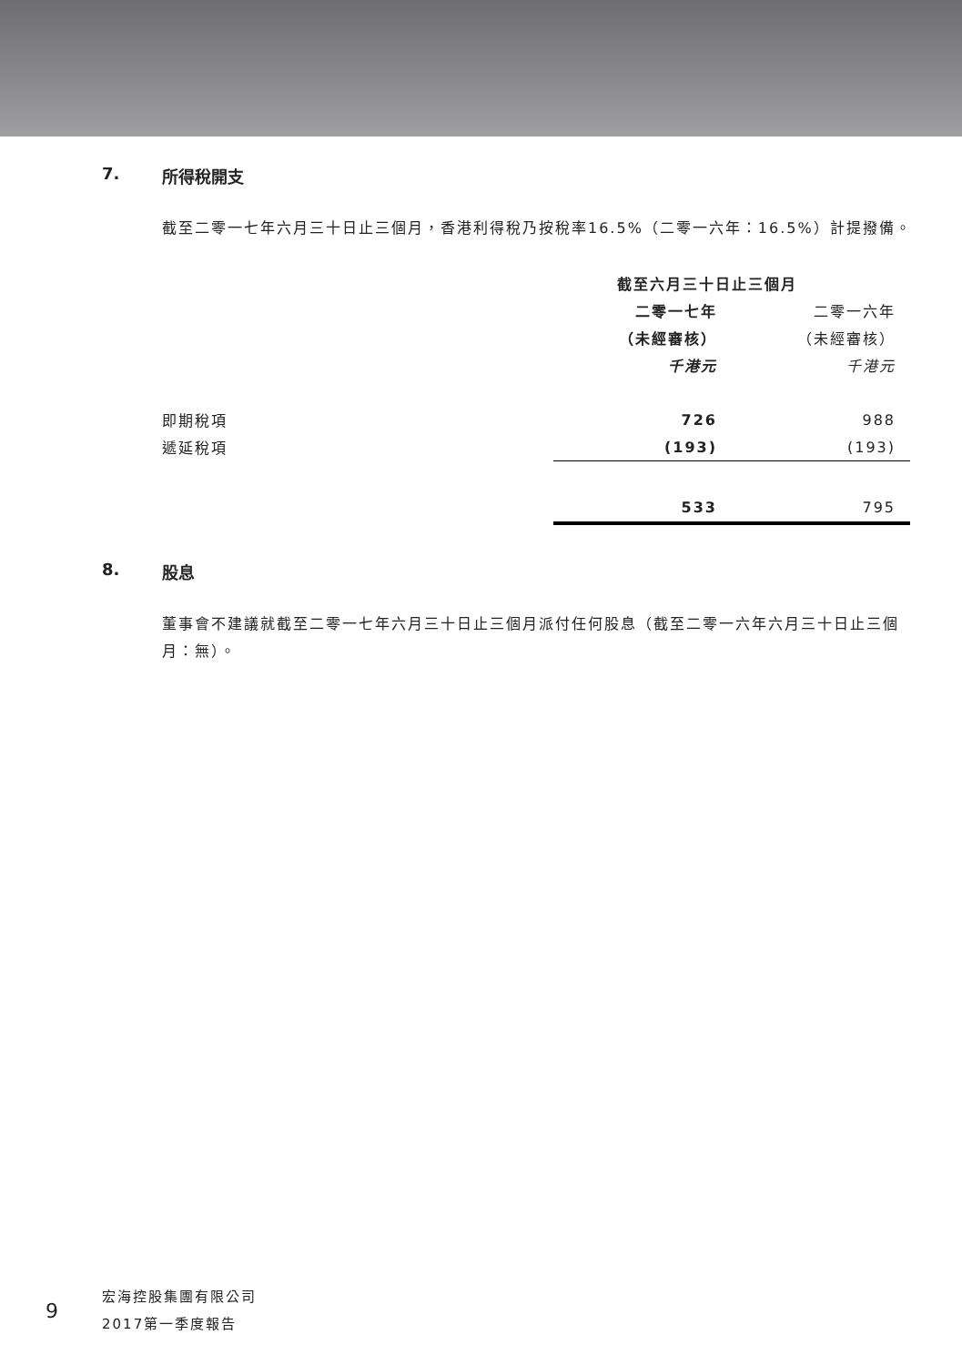7. 所得稅開支
截至二零一七年六月三十日止三個月，香港利得稅乃按稅率16.5%（二零一六年：16.5%）計提撥備。
| | 截至六月三十日止三個月 | |
| | 二零一七年 | 二零一六年 |
| | （未經審核） | （未經審核） |
| | 千港元 | 千港元 |
| 即期稅項 | 726 | 988 |
| 遞延稅項 | (193) | (193) |
| | 533 | 795 |
8. 股息
董事會不建議就截至二零一七年六月三十日止三個月派付任何股息（截至二零一六年六月三十日止三個月：無）。
9
宏海控股集團有限公司
2017第一季度報告